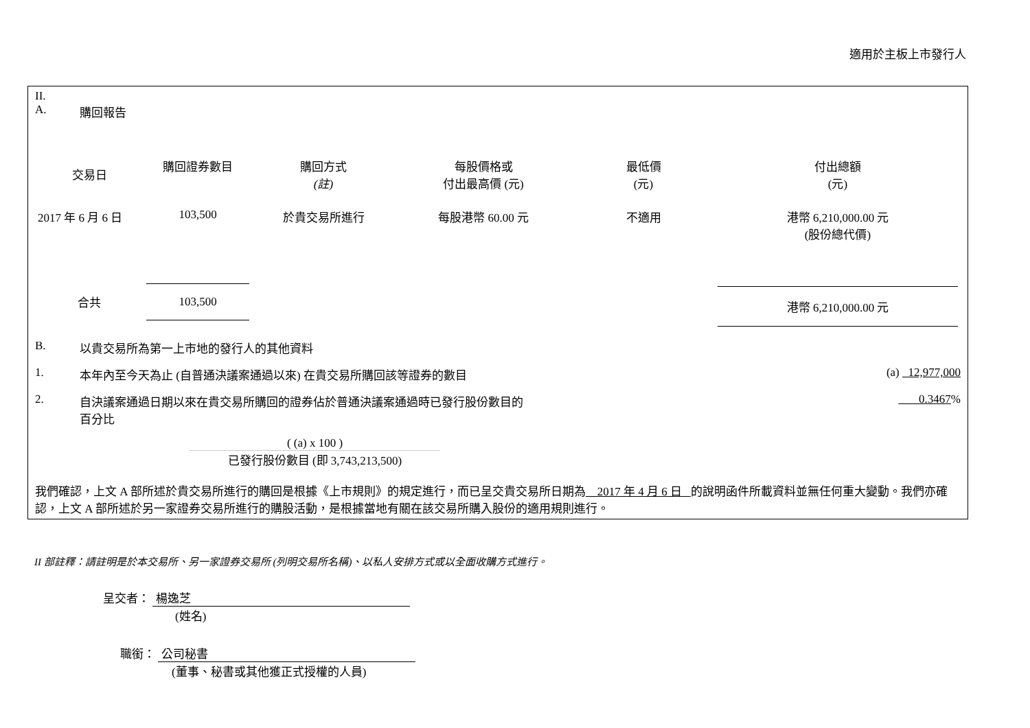適用於主板上市發行人
II.
A. 購回報告
| 交易日 | 購回證券數目 | 購回方式 (註) | 每股價格或 付出最高價 (元) | 最低價 (元) | 付出總額 (元) |
| --- | --- | --- | --- | --- | --- |
| 2017 年 6 月 6 日 | 103,500 | 於貴交易所進行 | 每股港幣 60.00 元 | 不適用 | 港幣 6,210,000.00 元 (股份總代價) |
| 合共 | 103,500 | | | | 港幣 6,210,000.00 元 |
B. 以貴交易所為第一上市地的發行人的其他資料
1. 本年內至今天為止 (自普通決議案通過以來) 在貴交易所購回該等證券的數目 (a) 12,977,000
2. 自決議案通過日期以來在貴交易所購回的證券佔於普通決議案通過時已發行股份數目的
百分比 0.3467%
( (a) x 100 )
已發行股份數目 (即 3,743,213,500)
我們確認，上文 A 部所述於貴交易所進行的購回是根據《上市規則》的規定進行，而已呈交貴交易所日期為 2017 年 4 月 6 日 的說明函件所載資料並無任何重大變動。我們亦確認，上文 A 部所述於另一家證券交易所進行的購股活動，是根據當地有關在該交易所購入股份的適用規則進行。
II 部註釋：請註明是於本交易所、另一家證券交易所 (列明交易所名稱)、以私人安排方式或以全面收購方式進行。
呈交者： 楊逸芝
(姓名)
職銜： 公司秘書
(董事、秘書或其他獲正式授權的人員)